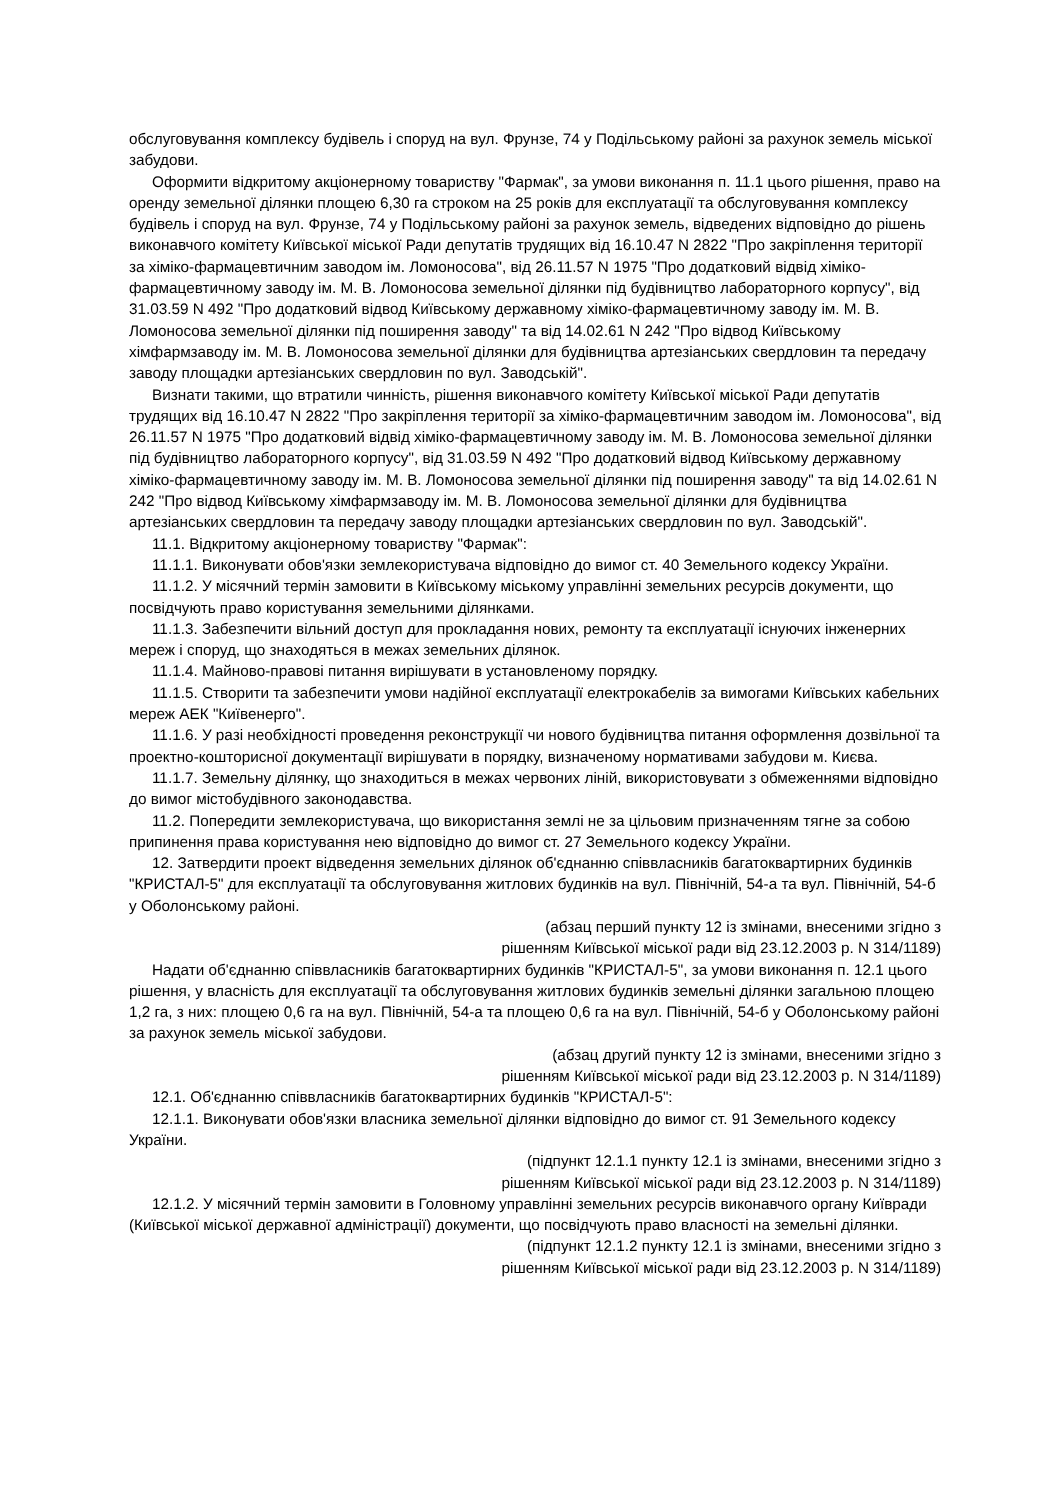обслуговування комплексу будівель і споруд на вул. Фрунзе, 74 у Подільському районі за рахунок земель міської забудови.
Оформити відкритому акціонерному товариству "Фармак", за умови виконання п. 11.1 цього рішення, право на оренду земельної ділянки площею 6,30 га строком на 25 років для експлуатації та обслуговування комплексу будівель і споруд на вул. Фрунзе, 74 у Подільському районі за рахунок земель, відведених відповідно до рішень виконавчого комітету Київської міської Ради депутатів трудящих від 16.10.47 N 2822 "Про закріплення території за хіміко-фармацевтичним заводом ім. Ломоносова", від 26.11.57 N 1975 "Про додатковий відвід хіміко-фармацевтичному заводу ім. М. В. Ломоносова земельної ділянки під будівництво лабораторного корпусу", від 31.03.59 N 492 "Про додатковий відвод Київському державному хіміко-фармацевтичному заводу ім. М. В. Ломоносова земельної ділянки під поширення заводу" та від 14.02.61 N 242 "Про відвод Київському хімфармзаводу ім. М. В. Ломоносова земельної ділянки для будівництва артезіанських свердловин та передачу заводу площадки артезіанських свердловин по вул. Заводській".
Визнати такими, що втратили чинність, рішення виконавчого комітету Київської міської Ради депутатів трудящих від 16.10.47 N 2822 "Про закріплення території за хіміко-фармацевтичним заводом ім. Ломоносова", від 26.11.57 N 1975 "Про додатковий відвід хіміко-фармацевтичному заводу ім. М. В. Ломоносова земельної ділянки під будівництво лабораторного корпусу", від 31.03.59 N 492 "Про додатковий відвод Київському державному хіміко-фармацевтичному заводу ім. М. В. Ломоносова земельної ділянки під поширення заводу" та від 14.02.61 N 242 "Про відвод Київському хімфармзаводу ім. М. В. Ломоносова земельної ділянки для будівництва артезіанських свердловин та передачу заводу площадки артезіанських свердловин по вул. Заводській".
11.1. Відкритому акціонерному товариству "Фармак":
11.1.1. Виконувати обов'язки землекористувача відповідно до вимог ст. 40 Земельного кодексу України.
11.1.2. У місячний термін замовити в Київському міському управлінні земельних ресурсів документи, що посвідчують право користування земельними ділянками.
11.1.3. Забезпечити вільний доступ для прокладання нових, ремонту та експлуатації існуючих інженерних мереж і споруд, що знаходяться в межах земельних ділянок.
11.1.4. Майново-правові питання вирішувати в установленому порядку.
11.1.5. Створити та забезпечити умови надійної експлуатації електрокабелів за вимогами Київських кабельних мереж АЕК "Київенерго".
11.1.6. У разі необхідності проведення реконструкції чи нового будівництва питання оформлення дозвільної та проектно-кошторисної документації вирішувати в порядку, визначеному нормативами забудови м. Києва.
11.1.7. Земельну ділянку, що знаходиться в межах червоних ліній, використовувати з обмеженнями відповідно до вимог містобудівного законодавства.
11.2. Попередити землекористувача, що використання землі не за цільовим призначенням тягне за собою припинення права користування нею відповідно до вимог ст. 27 Земельного кодексу України.
12. Затвердити проект відведення земельних ділянок об'єднанню співвласників багатоквартирних будинків "КРИСТАЛ-5" для експлуатації та обслуговування житлових будинків на вул. Північній, 54-а та вул. Північній, 54-б у Оболонському районі.
(абзац перший пункту 12 із змінами, внесеними згідно з
рішенням Київської міської ради від 23.12.2003 р. N 314/1189)
Надати об'єднанню співвласників багатоквартирних будинків "КРИСТАЛ-5", за умови виконання п. 12.1 цього рішення, у власність для експлуатації та обслуговування житлових будинків земельні ділянки загальною площею 1,2 га, з них: площею 0,6 га на вул. Північній, 54-а та площею 0,6 га на вул. Північній, 54-б у Оболонському районі за рахунок земель міської забудови.
(абзац другий пункту 12 із змінами, внесеними згідно з
рішенням Київської міської ради від 23.12.2003 р. N 314/1189)
12.1. Об'єднанню співвласників багатоквартирних будинків "КРИСТАЛ-5":
12.1.1. Виконувати обов'язки власника земельної ділянки відповідно до вимог ст. 91 Земельного кодексу України.
(підпункт 12.1.1 пункту 12.1 із змінами, внесеними згідно з
рішенням Київської міської ради від 23.12.2003 р. N 314/1189)
12.1.2. У місячний термін замовити в Головному управлінні земельних ресурсів виконавчого органу Київради (Київської міської державної адміністрації) документи, що посвідчують право власності на земельні ділянки.
(підпункт 12.1.2 пункту 12.1 із змінами, внесеними згідно з
рішенням Київської міської ради від 23.12.2003 р. N 314/1189)